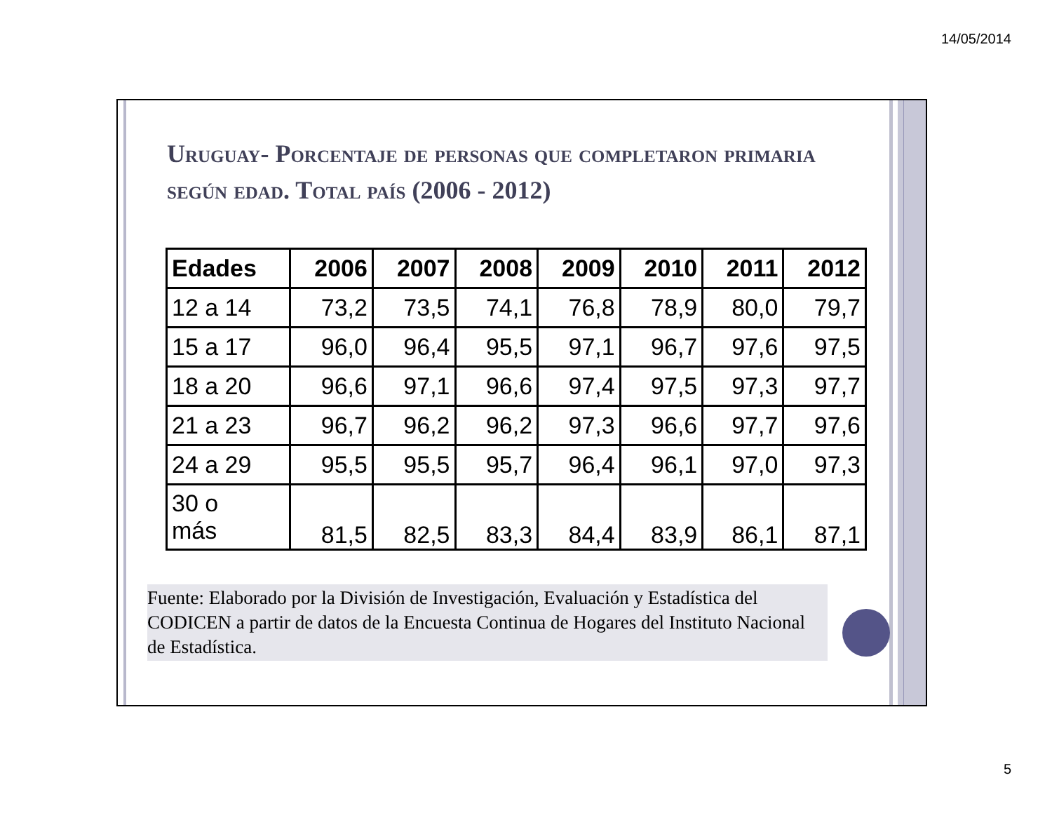14/05/2014
Uruguay- Porcentaje de personas que completaron primaria según edad. Total país (2006 - 2012)
| Edades | 2006 | 2007 | 2008 | 2009 | 2010 | 2011 | 2012 |
| --- | --- | --- | --- | --- | --- | --- | --- |
| 12 a 14 | 73,2 | 73,5 | 74,1 | 76,8 | 78,9 | 80,0 | 79,7 |
| 15 a 17 | 96,0 | 96,4 | 95,5 | 97,1 | 96,7 | 97,6 | 97,5 |
| 18 a 20 | 96,6 | 97,1 | 96,6 | 97,4 | 97,5 | 97,3 | 97,7 |
| 21 a 23 | 96,7 | 96,2 | 96,2 | 97,3 | 96,6 | 97,7 | 97,6 |
| 24 a 29 | 95,5 | 95,5 | 95,7 | 96,4 | 96,1 | 97,0 | 97,3 |
| 30 o más | 81,5 | 82,5 | 83,3 | 84,4 | 83,9 | 86,1 | 87,1 |
Fuente: Elaborado por la División de Investigación, Evaluación y Estadística del CODICEN a partir de datos de la Encuesta Continua de Hogares del Instituto Nacional de Estadística.
5